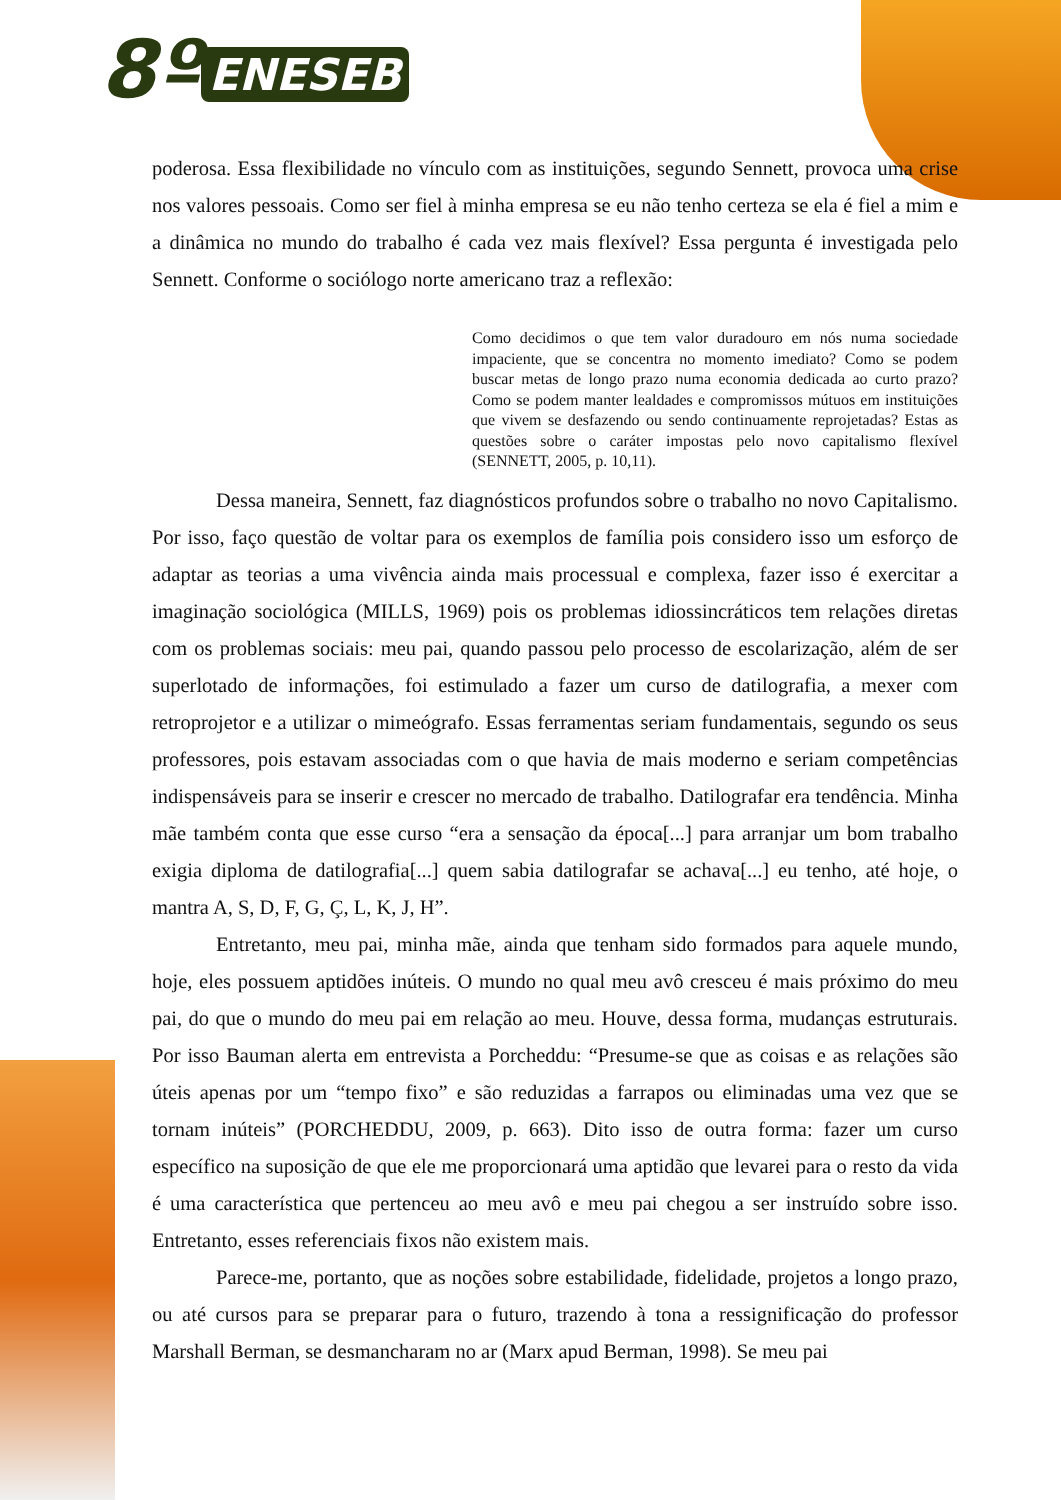8º ENESEB
poderosa. Essa flexibilidade no vínculo com as instituições, segundo Sennett, provoca uma crise nos valores pessoais. Como ser fiel à minha empresa se eu não tenho certeza se ela é fiel a mim e a dinâmica no mundo do trabalho é cada vez mais flexível? Essa pergunta é investigada pelo Sennett. Conforme o sociólogo norte americano traz a reflexão:
Como decidimos o que tem valor duradouro em nós numa sociedade impaciente, que se concentra no momento imediato? Como se podem buscar metas de longo prazo numa economia dedicada ao curto prazo? Como se podem manter lealdades e compromissos mútuos em instituições que vivem se desfazendo ou sendo continuamente reprojetadas? Estas as questões sobre o caráter impostas pelo novo capitalismo flexível (SENNETT, 2005, p. 10,11).
Dessa maneira, Sennett, faz diagnósticos profundos sobre o trabalho no novo Capitalismo. Por isso, faço questão de voltar para os exemplos de família pois considero isso um esforço de adaptar as teorias a uma vivência ainda mais processual e complexa, fazer isso é exercitar a imaginação sociológica (MILLS, 1969) pois os problemas idiossincráticos tem relações diretas com os problemas sociais: meu pai, quando passou pelo processo de escolarização, além de ser superlotado de informações, foi estimulado a fazer um curso de datilografia, a mexer com retroprojetor e a utilizar o mimeógrafo. Essas ferramentas seriam fundamentais, segundo os seus professores, pois estavam associadas com o que havia de mais moderno e seriam competências indispensáveis para se inserir e crescer no mercado de trabalho. Datilografar era tendência. Minha mãe também conta que esse curso “era a sensação da época[...] para arranjar um bom trabalho exigia diploma de datilografia[...] quem sabia datilografar se achava[...] eu tenho, até hoje, o mantra A, S, D, F, G, Ç, L, K, J, H”.
Entretanto, meu pai, minha mãe, ainda que tenham sido formados para aquele mundo, hoje, eles possuem aptidões inúteis. O mundo no qual meu avô cresceu é mais próximo do meu pai, do que o mundo do meu pai em relação ao meu. Houve, dessa forma, mudanças estruturais. Por isso Bauman alerta em entrevista a Porcheddu: “Presume-se que as coisas e as relações são úteis apenas por um “tempo fixo” e são reduzidas a farrapos ou eliminadas uma vez que se tornam inúteis” (PORCHEDDU, 2009, p. 663). Dito isso de outra forma: fazer um curso específico na suposição de que ele me proporcionará uma aptidão que levarei para o resto da vida é uma característica que pertenceu ao meu avô e meu pai chegou a ser instruído sobre isso. Entretanto, esses referenciais fixos não existem mais.
Parece-me, portanto, que as noções sobre estabilidade, fidelidade, projetos a longo prazo, ou até cursos para se preparar para o futuro, trazendo à tona a ressignificação do professor Marshall Berman, se desmancharam no ar (Marx apud Berman, 1998). Se meu pai